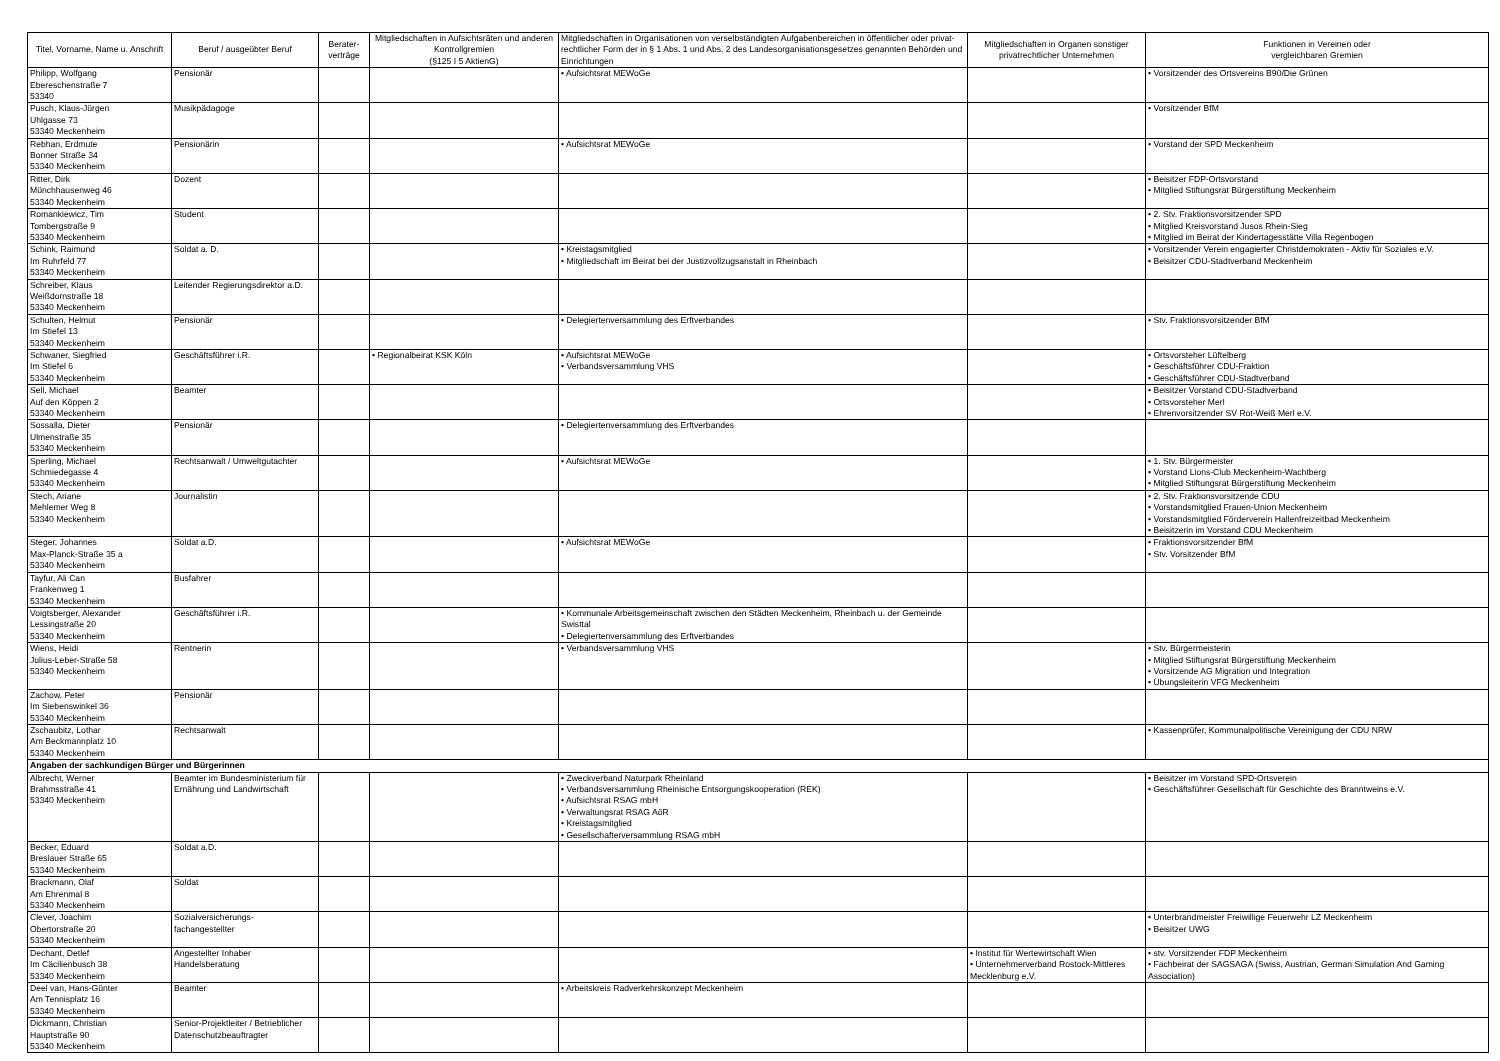| Titel, Vorname, Name u. Anschrift | Beruf / ausgeübter Beruf | Berater- verträge | Mitgliedschaften in Aufsichtsräten und anderen Kontrollgremien (§125 I 5 AktienG) | Mitgliedschaften in Organisationen von verselbständigten Aufgabenbereichen in öffentlicher oder privat-rechtlicher Form der in § 1 Abs. 1 und Abs. 2 des Landesorganisationsgesetzes genannten Behörden und Einrichtungen | Mitgliedschaften in Organen sonstiger privatrechtlicher Unternehmen | Funktionen in Vereinen oder vergleichbaren Gremien |
| --- | --- | --- | --- | --- | --- | --- |
| Philipp, Wolfgang Ebereschenstraße 7 53340 | Pensionär | | | • Aufsichtsrat MEWoGe | | • Vorsitzender des Ortsvereins B90/Die Grünen |
| Pusch, Klaus-Jürgen Uhlgasse 73 53340 Meckenheim | Musikpädagoge | | | | | • Vorsitzender BfM |
| Rebhan, Erdmute Bonner Straße 34 53340 Meckenheim | Pensionärin | | | • Aufsichtsrat MEWoGe | | • Vorstand der SPD Meckenheim |
| Ritter, Dirk Münchhausenweg 46 53340 Meckenheim | Dozent | | | | | • Beisitzer FDP-Ortsvorstand • Mitglied Stiftungsrat Bürgerstiftung Meckenheim |
| Romankiewicz, Tim Tombergstraße 9 53340 Meckenheim | Student | | | | | • 2. Stv. Fraktionsvorsitzender SPD • Mitglied Kreisvorstand Jusos Rhein-Sieg • Mitglied im Beirat der Kindertagesstätte Villa Regenbogen |
| Schink, Raimund Im Ruhrfeld 77 53340 Meckenheim | Soldat a. D. | | | • Kreistagsmitglied • Mitgliedschaft im Beirat bei der Justizvollzugsanstalt in Rheinbach | | • Vorsitzender Verein engagierter Christdemokraten - Aktiv für Soziales e.V. • Beisitzer CDU-Stadtverband Meckenheim |
| Schreiber, Klaus Weißdornstraße 18 53340 Meckenheim | Leitender Regierungsdirektor a.D. | | | | | |
| Schulten, Helmut Im Stiefel 13 53340 Meckenheim | Pensionär | | | • Delegiertenversammlung des Erftverbandes | | • Stv. Fraktionsvorsitzender BfM |
| Schwaner, Siegfried Im Stiefel 6 53340 Meckenheim | Geschäftsführer i.R. | | • Regionalbeirat KSK Köln | • Aufsichtsrat MEWoGe • Verbandsversammlung VHS | | • Ortsvorsteher Lüftelberg • Geschäftsführer CDU-Fraktion • Geschäftsführer CDU-Stadtverband |
| Sell, Michael Auf den Köppen 2 53340 Meckenheim | Beamter | | | | | • Beisitzer Vorstand CDU-Stadtverband • Ortsvorsteher Merl • Ehrenvorsitzender SV Rot-Weiß Merl e.V. |
| Sossalla, Dieter Ulmenstraße 35 53340 Meckenheim | Pensionär | | | • Delegiertenversammlung des Erftverbandes | | |
| Sperling, Michael Schmiedegasse 4 53340 Meckenheim | Rechtsanwalt / Umweltgutachter | | | • Aufsichtsrat MEWoGe | | • 1. Stv. Bürgermeister • Vorstand Lions-Club Meckenheim-Wachtberg • Mitglied Stiftungsrat Bürgerstiftung Meckenheim |
| Stech, Ariane Mehlemer Weg 8 53340 Meckenheim | Journalistin | | | | | • 2. Stv. Fraktionsvorsitzende CDU • Vorstandsmitglied Frauen-Union Meckenheim • Vorstandsmitglied Förderverein Hallenfreizeitbad Meckenheim • Beisitzerin im Vorstand CDU Meckenheim |
| Steger, Johannes Max-Planck-Straße 35 a 53340 Meckenheim | Soldat a.D. | | | • Aufsichtsrat MEWoGe | | • Fraktionsvorsitzender BfM • Stv. Vorsitzender BfM |
| Tayfur, Ali Can Frankenweg 1 53340 Meckenheim | Busfahrer | | | | | |
| Voigtsberger, Alexander Lessingstraße 20 53340 Meckenheim | Geschäftsführer i.R. | | | • Kommunale Arbeitsgemeinschaft zwischen den Städten Meckenheim, Rheinbach u. der Gemeinde Swisttal • Delegiertenversammlung des Erftverbandes | | |
| Wiens, Heidi Julius-Leber-Straße 58 53340 Meckenheim | Rentnerin | | | • Verbandsversammlung VHS | | • Stv. Bürgermeisterin • Mitglied Stiftungsrat Bürgerstiftung Meckenheim • Vorsitzende AG Migration und Integration • Übungsleiterin VFG Meckenheim |
| Zachow, Peter Im Siebenswinkel 36 53340 Meckenheim | Pensionär | | | | | |
| Zschaubitz, Lothar Am Beckmannplatz 10 53340 Meckenheim | Rechtsanwalt | | | | | • Kassenprüfer, Kommunalpolitische Vereinigung der CDU NRW |
| Angaben der sachkundigen Bürger und Bürgerinnen | | | | | | |
| Albrecht, Werner Brahmsstraße 41 53340 Meckenheim | Beamter im Bundesministerium für Ernährung und Landwirtschaft | | | • Zweckverband Naturpark Rheinland • Verbandsversammlung Rheinische Entsorgungskooperation (REK) • Aufsichtsrat RSAG mbH • Verwaltungsrat RSAG AöR • Kreistagsmitglied • Gesellschafterversammlung RSAG mbH | | • Beisitzer im Vorstand SPD-Ortsverein • Geschäftsführer Gesellschaft für Geschichte des Branntweins e.V. |
| Becker, Eduard Breslauer Straße 65 53340 Meckenheim | Soldat a.D. | | | | | |
| Brackmann, Olaf Am Ehrenmal 8 53340 Meckenheim | Soldat | | | | | |
| Clever, Joachim Obertorstraße 20 53340 Meckenheim | Sozialversicherungs- fachangestellter | | | | | • Unterbrandmeister Freiwillige Feuerwehr LZ Meckenheim • Beisitzer UWG |
| Dechant, Detlef Im Cäcilienbusch 38 53340 Meckenheim | Angestellter Inhaber Handelsberatung | | | | • Institut für Wertewirtschaft Wien • Unternehmerverband Rostock-Mittleres Mecklenburg e.V. | • stv. Vorsitzender FDP Meckenheim • Fachbeirat der SAGSAGA (Swiss, Austrian, German Simulation And Gaming Association) |
| Deel van, Hans-Günter Am Tennisplatz 16 53340 Meckenheim | Beamter | | | • Arbeitskreis Radverkehrskonzept Meckenheim | | |
| Dickmann, Christian Hauptstraße 90 53340 Meckenheim | Senior-Projektleiter / Betrieblicher Datenschutzbeauftragter | | | | | |